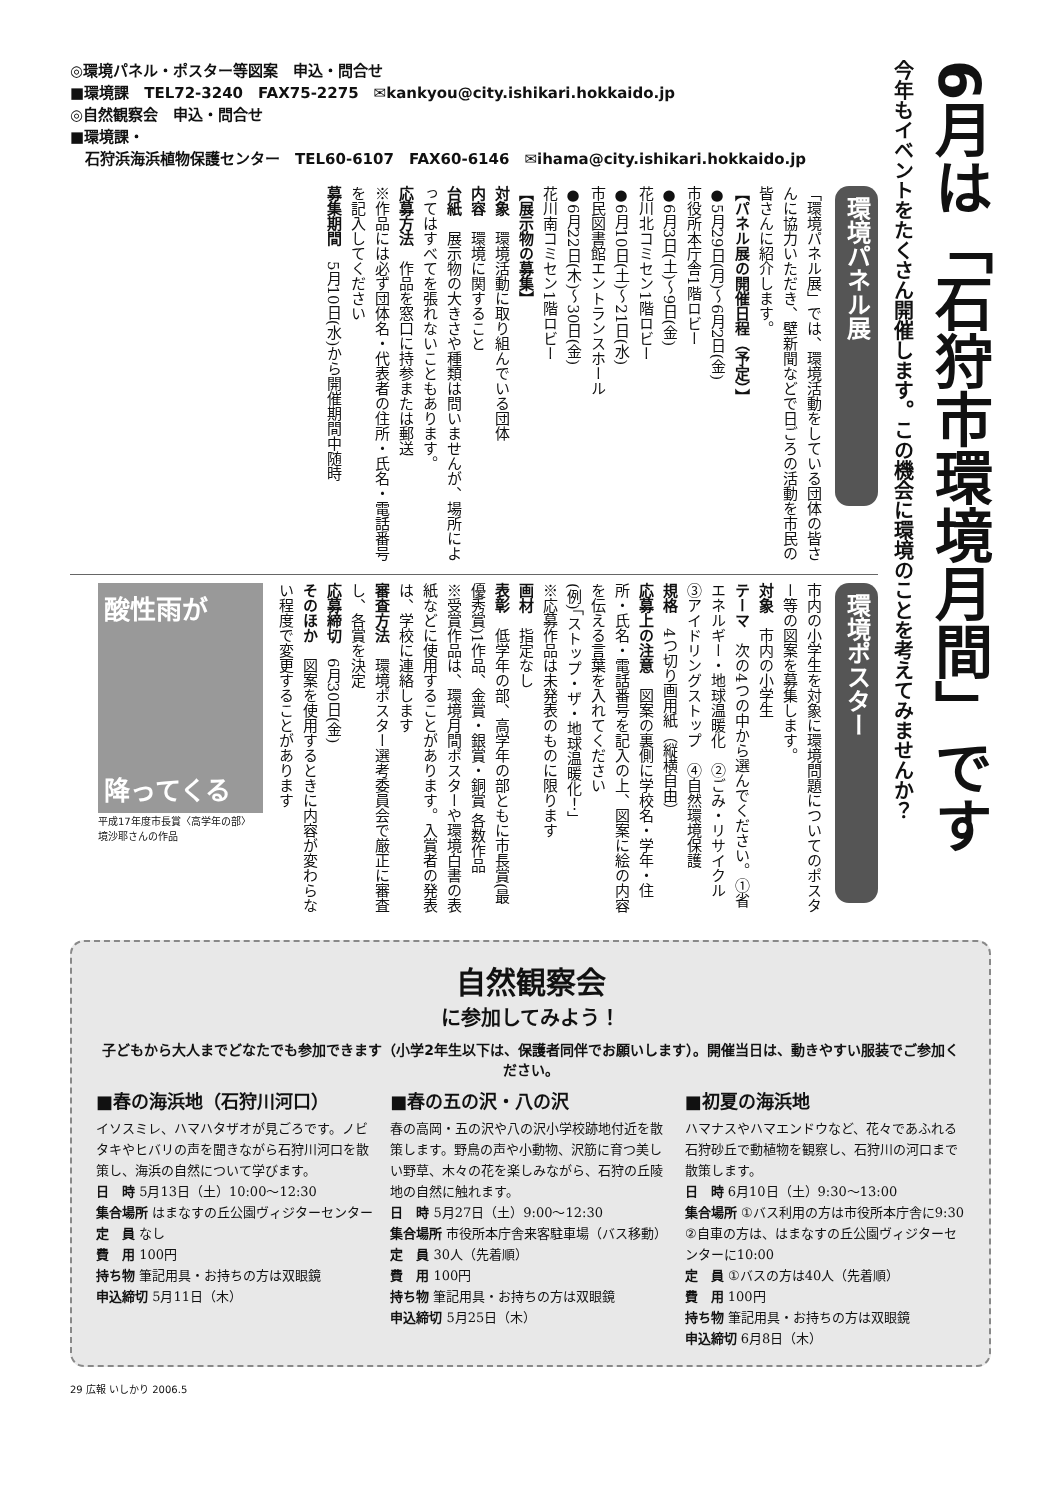6月は「石狩市環境月間」です
今年もイベントをたくさん開催します。この機会に環境のことを考えてみませんか？
◎環境パネル・ポスター等図案　申込・問合せ
■環境課　TEL72-3240　FAX75-2275　✉kankyou@city.ishikari.hokkaido.jp
◎自然観察会　申込・問合せ
■環境課・
　石狩浜海浜植物保護センター　TEL60-6107　FAX60-6146　✉ihama@city.ishikari.hokkaido.jp
環境パネル展
「環境パネル展」では、環境活動をしている団体の皆さんに協力いただき、壁新聞などで日ごろの活動を市民の皆さんに紹介します。
【パネル展の開催日程（予定）】
●5月29日(月)～6月2日(金)
市役所本庁舎1階ロビー
●6月3日(土)～9日(金)
花川北コミセン1階ロビー
●6月10日(土)～21日(水)
市民図書館エントランスホール
●6月22日(木)～30日(金)
花川南コミセン1階ロビー
【展示物の募集】
対象　環境活動に取り組んでいる団体
内容　環境に関すること
台紙　展示物の大きさや種類は問いませんが、場所によってはすべてを張れないこともあります。
応募方法　作品を窓口に持参または郵送
※作品には必ず団体名・代表者の住所・氏名・電話番号を記入してください
募集期間　5月10日(水)から開催期間中随時
環境ポスター
市内の小学生を対象に環境問題についてのポスター等の図案を募集します。
対象　市内の小学生
テーマ　次の4つの中から選んでください。①省エネルギー・地球温暖化　②ごみ・リサイクル　③アイドリングストップ　④自然環境保護
規格　4つ切り画用紙（縦横自由）
応募上の注意　図案の裏側に学校名・学年・住所・氏名・電話番号を記入の上、図案に絵の内容を伝える言葉を入れてください
(例)「ストップ・ザ・地球温暖化！」
※応募作品は未発表のものに限ります
画材　指定なし
表彰　低学年の部、高学年の部ともに市長賞(最優秀賞)1作品、金賞・銀賞・銅賞 各数作品
※受賞作品は、環境月間ポスターや環境白書の表紙などに使用することがあります。入賞者の発表は、学校に連絡します
審査方法　環境ポスター選考委員会で厳正に審査し、各賞を決定
応募締切　6月30日(金)
そのほか　図案を使用するときに内容が変わらない程度で変更することがあります
酸性雨が
降ってくる
平成17年度市長賞〈高学年の部〉
境沙耶さんの作品
自然観察会
に参加してみよう！
子どもから大人までどなたでも参加できます（小学2年生以下は、保護者同伴でお願いします）。開催当日は、動きやすい服装でご参加ください。
■春の海浜地（石狩川河口）
イソスミレ、ハマハタザオが見ごろです。ノビタキやヒバリの声を聞きながら石狩川河口を散策し、海浜の自然について学びます。
日　時 5月13日（土）10:00～12:30
集合場所 はまなすの丘公園ヴィジターセンター
定　員 なし
費　用 100円
持ち物 筆記用具・お持ちの方は双眼鏡
申込締切 5月11日（木）
■春の五の沢・八の沢
春の高岡・五の沢や八の沢小学校跡地付近を散策します。野鳥の声や小動物、沢筋に育つ美しい野草、木々の花を楽しみながら、石狩の丘陵地の自然に触れます。
日　時 5月27日（土）9:00～12:30
集合場所 市役所本庁舎来客駐車場（バス移動）
定　員 30人（先着順）
費　用 100円
持ち物 筆記用具・お持ちの方は双眼鏡
申込締切 5月25日（木）
■初夏の海浜地
ハマナスやハマエンドウなど、花々であふれる石狩砂丘で動植物を観察し、石狩川の河口まで散策します。
日　時 6月10日（土）9:30～13:00
集合場所 ①バス利用の方は市役所本庁舎に9:30
②自車の方は、はまなすの丘公園ヴィジターセンターに10:00
定　員 ①バスの方は40人（先着順）
費　用 100円
持ち物 筆記用具・お持ちの方は双眼鏡
申込締切 6月8日（木）
29 広報 いしかり 2006.5